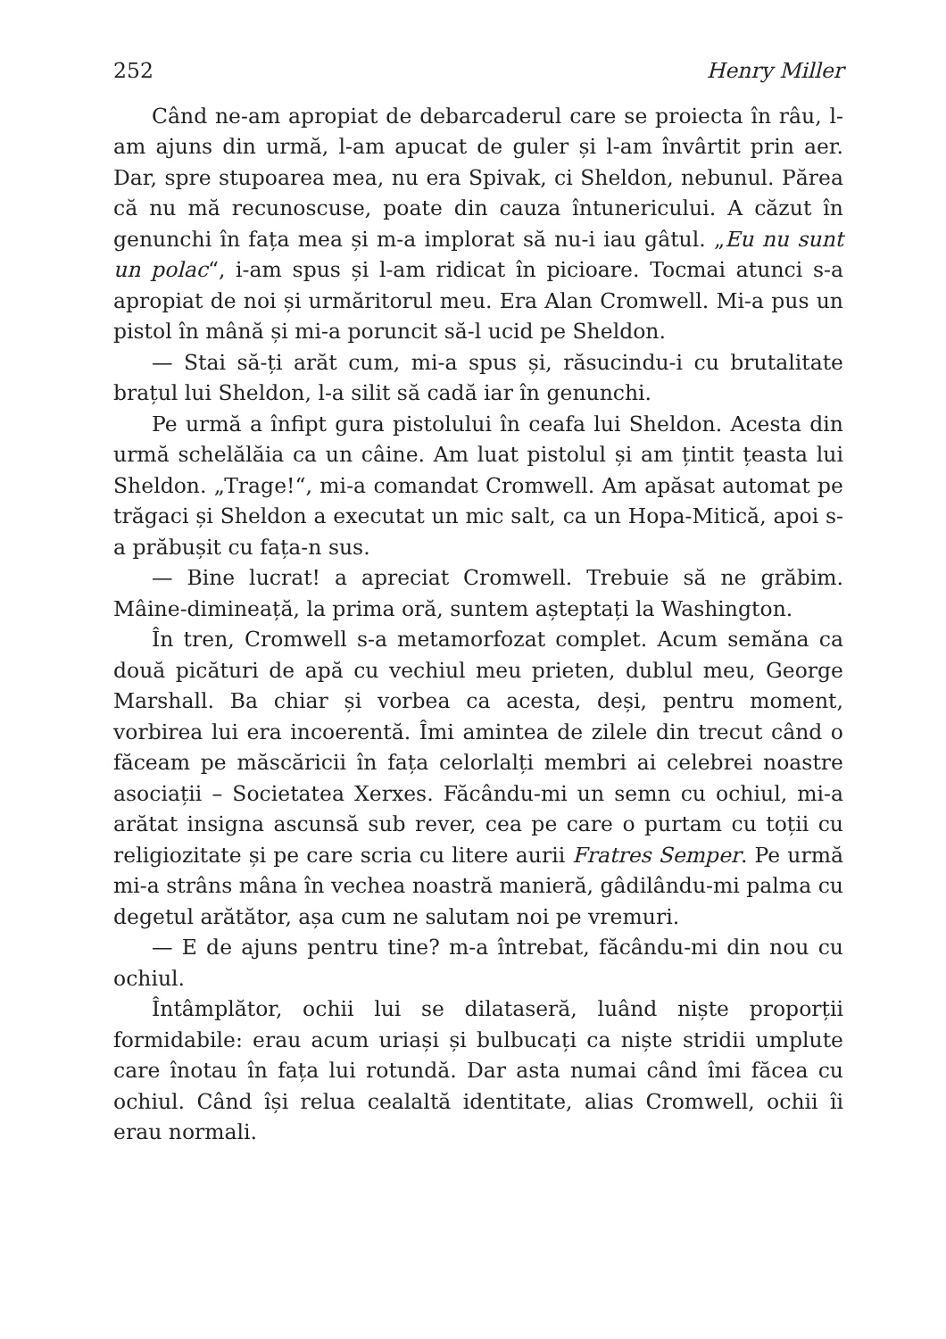252 Henry Miller
Când ne-am apropiat de debarcaderul care se proiecta în râu, l-am ajuns din urmă, l-am apucat de guler și l-am învârtit prin aer. Dar, spre stupoarea mea, nu era Spivak, ci Sheldon, nebunul. Părea că nu mă recunoscuse, poate din cauza întunericului. A căzut în genunchi în fața mea și m-a implorat să nu-i iau gâtul. „Eu nu sunt un polac“, i-am spus și l-am ridicat în picioare. Tocmai atunci s-a apropiat de noi și urmăritorul meu. Era Alan Cromwell. Mi-a pus un pistol în mână și mi-a poruncit să-l ucid pe Sheldon.
— Stai să-ți arăt cum, mi-a spus și, răsucindu-i cu brutalitate brațul lui Sheldon, l-a silit să cadă iar în genunchi.
Pe urmă a înfipt gura pistolului în ceafa lui Sheldon. Acesta din urmă schelălăia ca un câine. Am luat pistolul și am țintit țeasta lui Sheldon. „Trage!“, mi-a comandat Cromwell. Am apăsat automat pe trăgaci și Sheldon a executat un mic salt, ca un Hopa-Mitică, apoi s-a prăbușit cu fața-n sus.
— Bine lucrat! a apreciat Cromwell. Trebuie să ne grăbim. Mâine-dimineață, la prima oră, suntem așteptați la Washington.
În tren, Cromwell s-a metamorfozat complet. Acum semăna ca două picături de apă cu vechiul meu prieten, dublul meu, George Marshall. Ba chiar și vorbea ca acesta, deși, pentru moment, vorbirea lui era incoerentă. Îmi amintea de zilele din trecut când o făceam pe măscăricii în fața celorlalți membri ai celebrei noastre asociații – Societatea Xerxes. Făcându-mi un semn cu ochiul, mi-a arătat insigna ascunsă sub rever, cea pe care o purtam cu toții cu religiozitate și pe care scria cu litere aurii Fratres Semper. Pe urmă mi-a strâns mâna în vechea noastră manieră, gâdilându-mi palma cu degetul arătător, așa cum ne salutam noi pe vremuri.
— E de ajuns pentru tine? m-a întrebat, făcându-mi din nou cu ochiul.
Întâmplător, ochii lui se dilataseră, luând niște proporții formidabile: erau acum uriași și bulbucați ca niște stridii umplute care înotau în fața lui rotundă. Dar asta numai când îmi făcea cu ochiul. Când își relua cealaltă identitate, alias Cromwell, ochii îi erau normali.